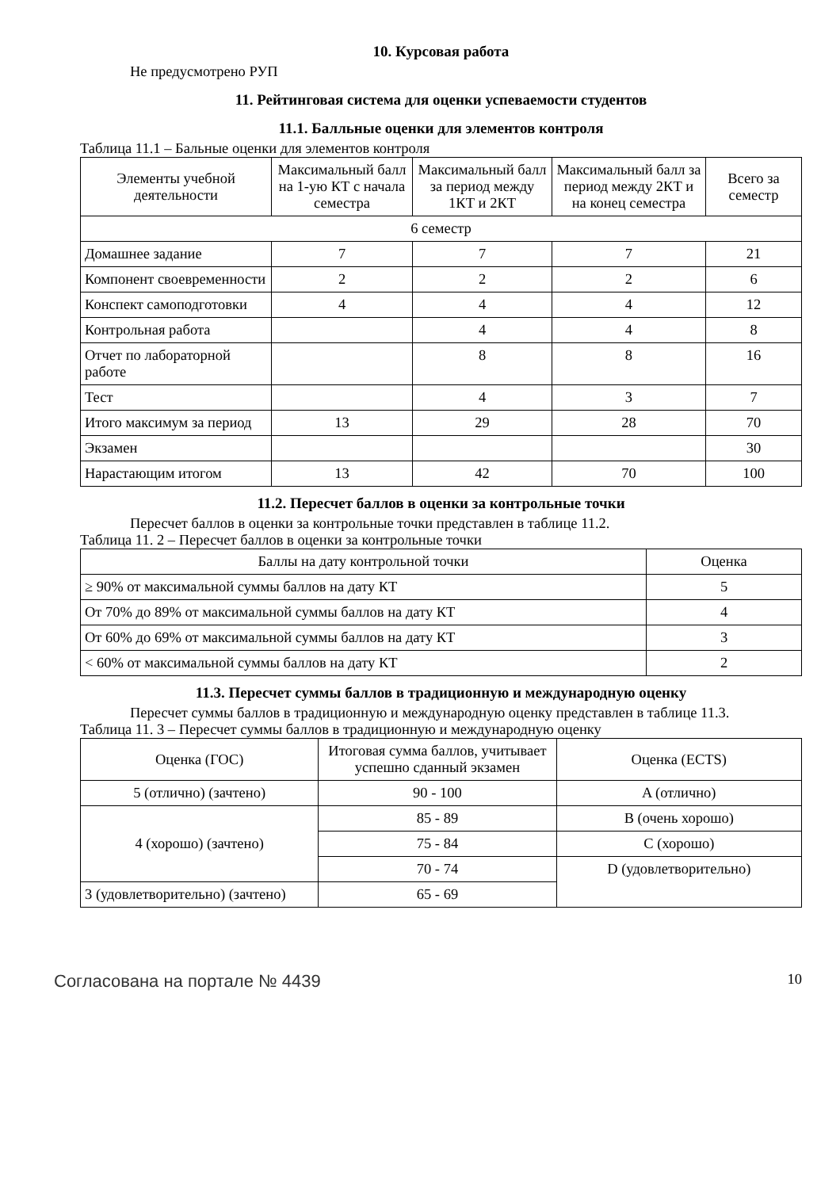10. Курсовая работа
Не предусмотрено РУП
11. Рейтинговая система для оценки успеваемости студентов
11.1. Балльные оценки для элементов контроля
Таблица 11.1 – Бальные оценки для элементов контроля
| Элементы учебной деятельности | Максимальный балл на 1-ую КТ с начала семестра | Максимальный балл за период между 1КТ и 2КТ | Максимальный балл за период между 2КТ и на конец семестра | Всего за семестр |
| --- | --- | --- | --- | --- |
| 6 семестр | | | | |
| Домашнее задание | 7 | 7 | 7 | 21 |
| Компонент своевременности | 2 | 2 | 2 | 6 |
| Конспект самоподготовки | 4 | 4 | 4 | 12 |
| Контрольная работа | | 4 | 4 | 8 |
| Отчет по лабораторной работе | | 8 | 8 | 16 |
| Тест | | 4 | 3 | 7 |
| Итого максимум за период | 13 | 29 | 28 | 70 |
| Экзамен | | | | 30 |
| Нарастающим итогом | 13 | 42 | 70 | 100 |
11.2. Пересчет баллов в оценки за контрольные точки
Пересчет баллов в оценки за контрольные точки представлен в таблице 11.2.
Таблица 11. 2 – Пересчет баллов в оценки за контрольные точки
| Баллы на дату контрольной точки | Оценка |
| --- | --- |
| ≥ 90% от максимальной суммы баллов на дату КТ | 5 |
| От 70% до 89% от максимальной суммы баллов на дату КТ | 4 |
| От 60% до 69% от максимальной суммы баллов на дату КТ | 3 |
| < 60% от максимальной суммы баллов на дату КТ | 2 |
11.3. Пересчет суммы баллов в традиционную и международную оценку
Пересчет суммы баллов в традиционную и международную оценку представлен в таблице 11.3.
Таблица 11. 3 – Пересчет суммы баллов в традиционную и международную оценку
| Оценка (ГОС) | Итоговая сумма баллов, учитывает успешно сданный экзамен | Оценка (ECTS) |
| --- | --- | --- |
| 5 (отлично) (зачтено) | 90 - 100 | A (отлично) |
| 4 (хорошо) (зачтено) | 85 - 89 | B (очень хорошо) |
| | 75 - 84 | C (хорошо) |
| | 70 - 74 | D (удовлетворительно) |
| 3 (удовлетворительно) (зачтено) | 65 - 69 | |
Согласована на портале № 4439 10